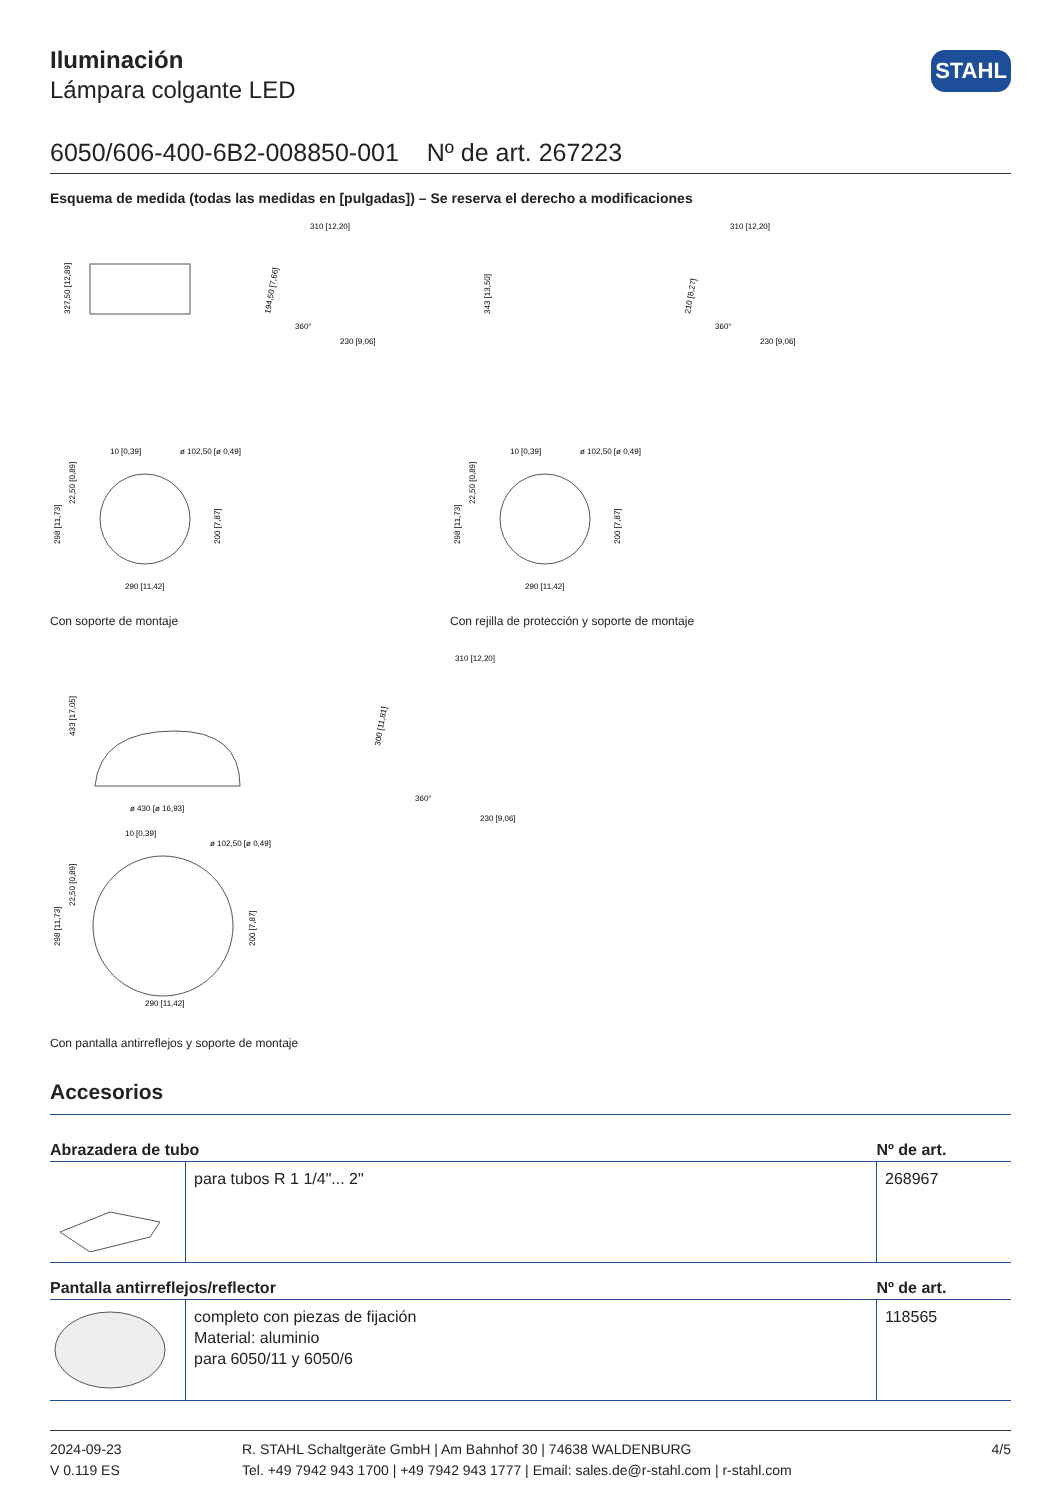Iluminación
Lámpara colgante LED
STAHL
6050/606-400-6B2-008850-001 Nº de art. 267223
Esquema de medida (todas las medidas en [pulgadas]) – Se reserva el derecho a modificaciones
327,50 [12,89]
310 [12,20]
230 [9,06]
194,50 [7,66]
360°
343 [13,50]
310 [12,20]
230 [9,06]
210 [8,27]
360°
10 [0,39]
ø 102,50 [ø 0,49]
298 [11,73]
22,50 [0,89]
200 [7,87]
290 [11,42]
Con soporte de montaje
10 [0,39]
ø 102,50 [ø 0,49]
298 [11,73]
22,50 [0,89]
200 [7,87]
290 [11,42]
Con rejilla de protección y soporte de montaje
433 [17,05]
ø 430 [ø 16,93]
310 [12,20]
300 [11,81]
360°
230 [9,06]
10 [0,39]
ø 102,50 [ø 0,49]
298 [11,73]
22,50 [0,89]
200 [7,87]
290 [11,42]
Con pantalla antirreflejos y soporte de montaje
Accesorios
| Abrazadera de tubo | | Nº de art. |
| --- | --- | --- |
| | para tubos R 1 1/4"... 2" | 268967 |
| Pantalla antirreflejos/reflector | | Nº de art. |
| | completo con piezas de fijación Material: aluminio para 6050/11 y 6050/6 | 118565 |
2024-09-23
V 0.119 ES
R. STAHL Schaltgeräte GmbH | Am Bahnhof 30 | 74638 WALDENBURG
Tel. +49 7942 943 1700 | +49 7942 943 1777 | Email: sales.de@r-stahl.com | r-stahl.com
4/5